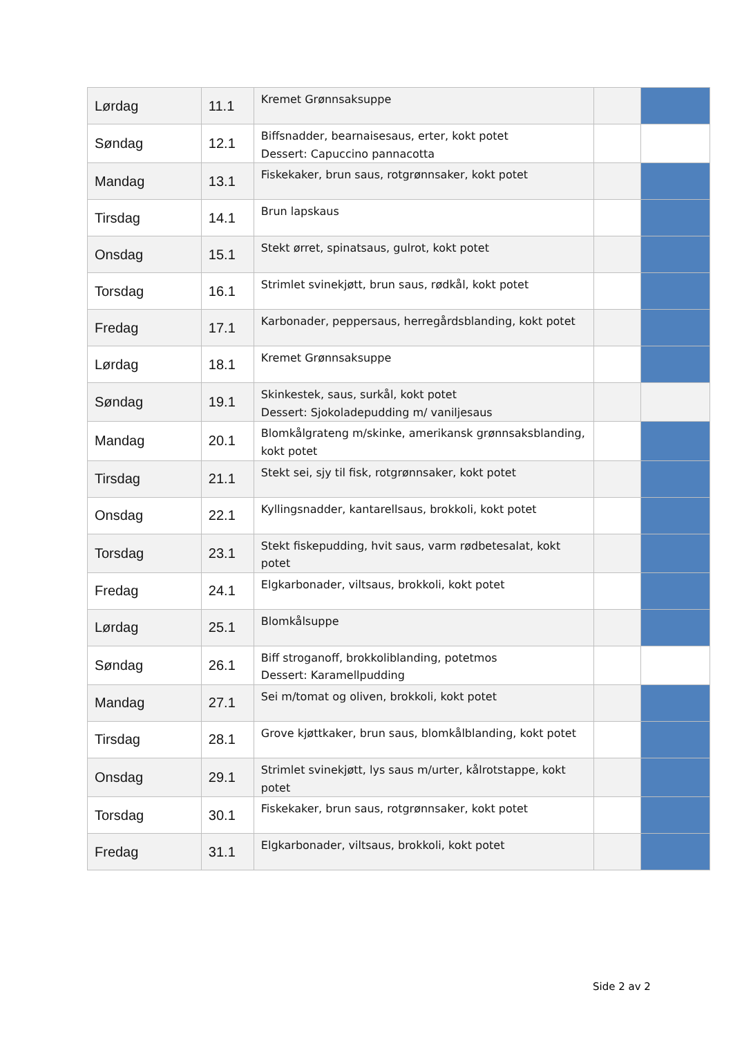| Lørdag | 11.1 | Kremet Grønnsaksuppe | | |
| Søndag | 12.1 | Biffsnadder, bearnaisesaus, erter, kokt potet Dessert: Capuccino pannacotta | | |
| Mandag | 13.1 | Fiskekaker, brun saus, rotgrønnsaker, kokt potet | | |
| Tirsdag | 14.1 | Brun lapskaus | | |
| Onsdag | 15.1 | Stekt ørret, spinatsaus, gulrot, kokt potet | | |
| Torsdag | 16.1 | Strimlet svinekjøtt, brun saus, rødkål, kokt potet | | |
| Fredag | 17.1 | Karbonader, peppersaus, herregårdsblanding, kokt potet | | |
| Lørdag | 18.1 | Kremet Grønnsaksuppe | | |
| Søndag | 19.1 | Skinkestek, saus, surkål, kokt potet Dessert: Sjokoladepudding m/ vaniljesaus | | |
| Mandag | 20.1 | Blomkålgrateng m/skinke, amerikansk grønnsaksblanding, kokt potet | | |
| Tirsdag | 21.1 | Stekt sei, sjy til fisk, rotgrønnsaker, kokt potet | | |
| Onsdag | 22.1 | Kyllingsnadder, kantarellsaus, brokkoli, kokt potet | | |
| Torsdag | 23.1 | Stekt fiskepudding, hvit saus, varm rødbetesalat, kokt potet | | |
| Fredag | 24.1 | Elgkarbonader, viltsaus, brokkoli, kokt potet | | |
| Lørdag | 25.1 | Blomkålsuppe | | |
| Søndag | 26.1 | Biff stroganoff, brokkoliblanding, potetmos Dessert: Karamellpudding | | |
| Mandag | 27.1 | Sei m/tomat og oliven, brokkoli, kokt potet | | |
| Tirsdag | 28.1 | Grove kjøttkaker, brun saus, blomkålblanding, kokt potet | | |
| Onsdag | 29.1 | Strimlet svinekjøtt, lys saus m/urter, kålrotstappe, kokt potet | | |
| Torsdag | 30.1 | Fiskekaker, brun saus, rotgrønnsaker, kokt potet | | |
| Fredag | 31.1 | Elgkarbonader, viltsaus, brokkoli, kokt potet | | |
Side 2 av 2